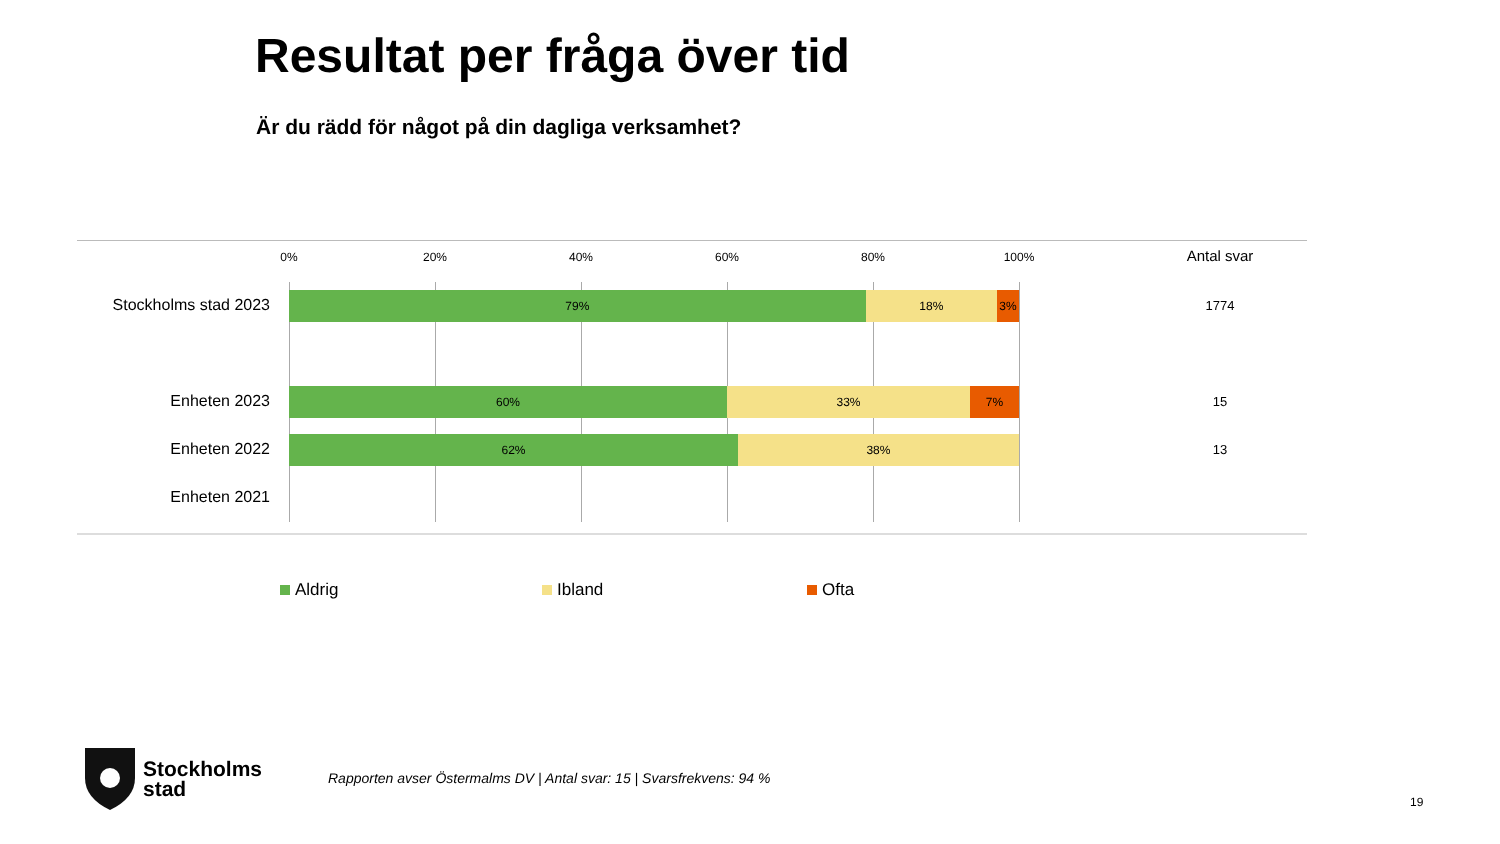Resultat per fråga över tid
Är du rädd för något på din dagliga verksamhet?
0% 20% 40% 60% 80% 100% Antal svar
Stockholms stad 2023
79% 18% 3%
1774
Enheten 2023
60% 33% 7%
15
Enheten 2022
62% 38%
13
Enheten 2021
Aldrig Ibland Ofta
Stockholms
stad
Rapporten avser Östermalms DV | Antal svar: 15 | Svarsfrekvens: 94 %
19